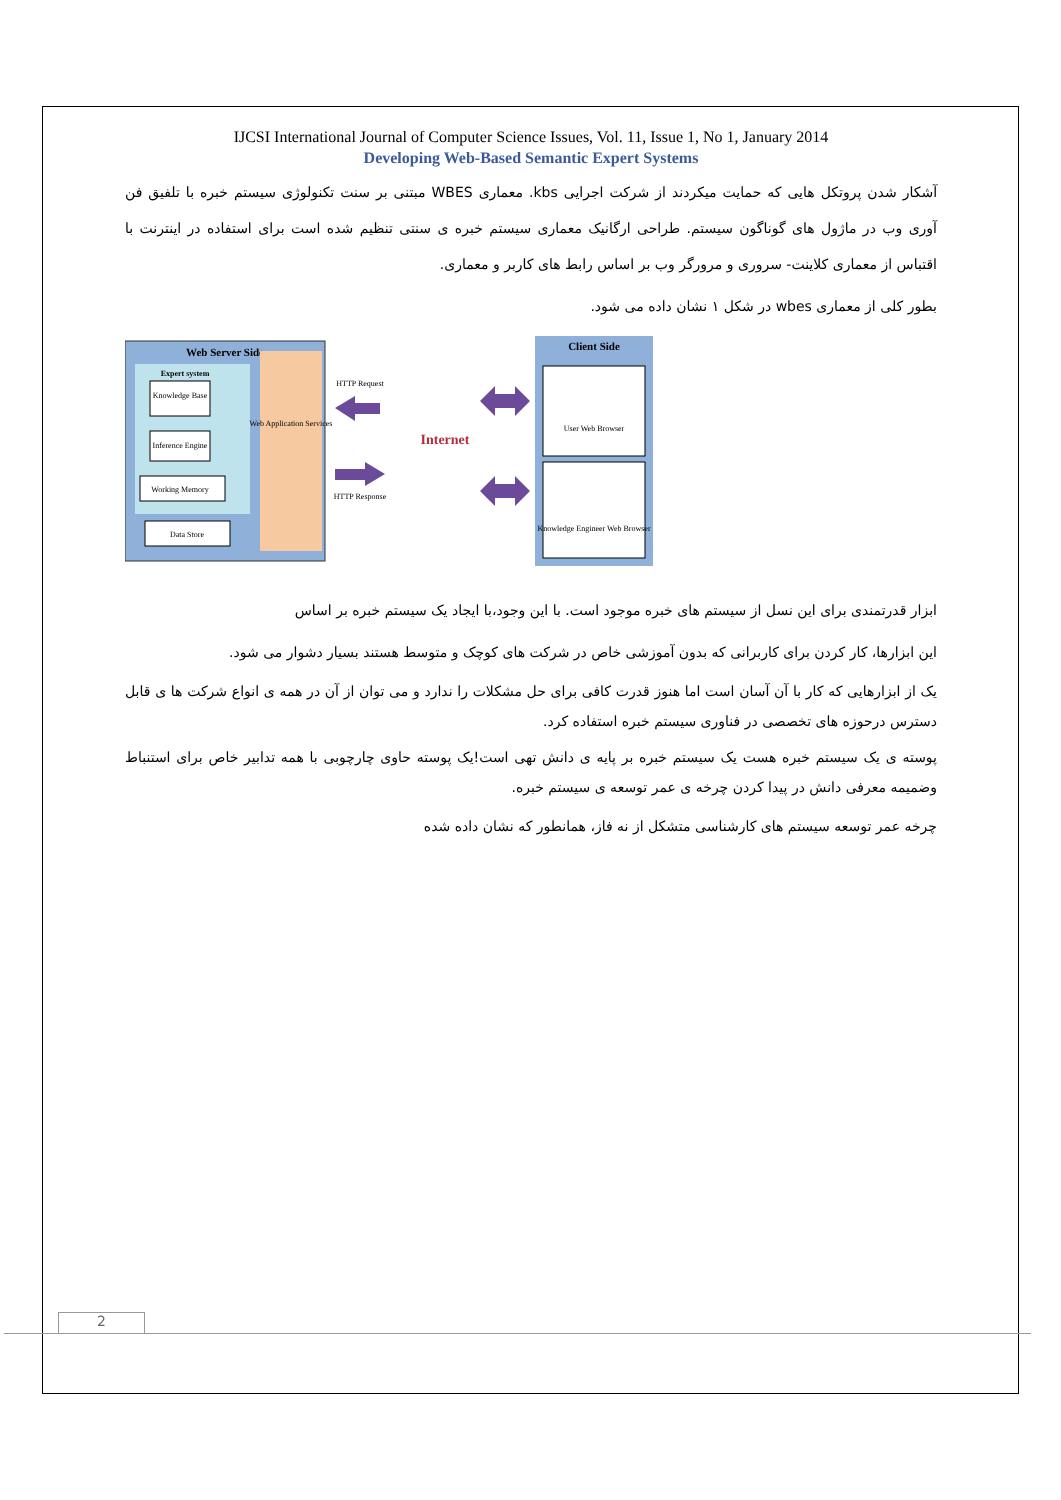IJCSI International Journal of Computer Science Issues, Vol. 11, Issue 1, No 1, January 2014
Developing Web-Based Semantic Expert Systems
آشکار شدن پروتکل هایی که حمایت میکردند از شرکت اجرایی kbs. معماری WBES مبتنی بر سنت تکنولوژی سیستم خبره با تلفیق فن آوری وب در ماژول های گوناگون سیستم. طراحی ارگانیک معماری سیستم خبره ی سنتی تنظیم شده است برای استفاده در اینترنت با اقتباس از معماری کلاینت- سروری و مرورگر وب بر اساس رابط های کاربر و معماری.
بطور کلی از معماری wbes در شکل ۱ نشان داده می شود.
Web Server Side
Expert system
Knowledge Base
Inference Engine
Working Memory
Data Store
Web Application Services
HTTP Request
HTTP Response
Internet
Client Side
User Web Browser
Knowledge Engineer Web Browser
ابزار قدرتمندی برای این نسل از سیستم های خبره موجود است. با این وجود،با ایجاد یک سیستم خبره بر اساس
این ابزارها، کار کردن برای کاربرانی که بدون آموزشی خاص در شرکت های کوچک و متوسط هستند بسیار دشوار می شود.
یک از ابزارهایی که کار با آن آسان است اما هنوز قدرت کافی برای حل مشکلات را ندارد و می توان از آن در همه ی انواع شرکت ها ی قابل دسترس درحوزه های تخصصی در فناوری سیستم خبره استفاده کرد.
پوسته ی یک سیستم خبره هست یک سیستم خبره بر پایه ی دانش تهی است!یک پوسته حاوی چارچوبی با همه تدابیر خاص برای استنباط وضمیمه معرفی دانش در پیدا کردن چرخه ی عمر توسعه ی سیستم خبره.
چرخه عمر توسعه سیستم های کارشناسی متشکل از نه فاز، همانطور که نشان داده شده
2